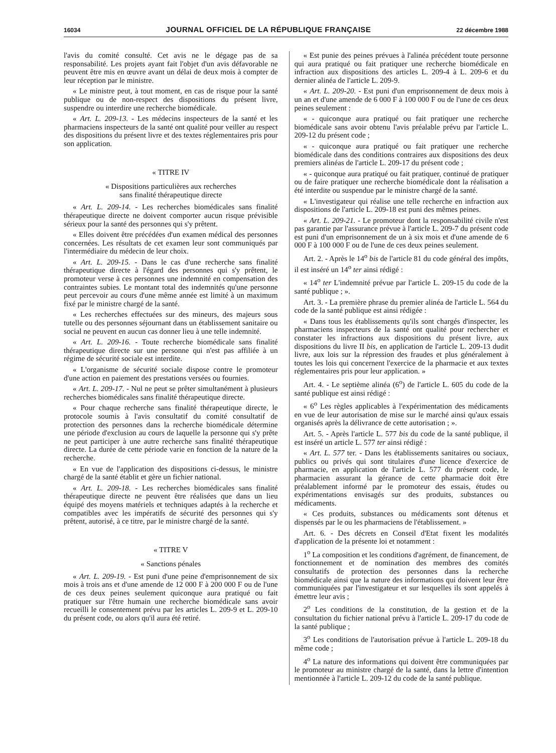16034 JOURNAL OFFICIEL DE LA RÉPUBLIQUE FRANÇAISE 22 décembre 1988
l'avis du comité consulté. Cet avis ne le dégage pas de sa responsabilité. Les projets ayant fait l'objet d'un avis défavorable ne peuvent être mis en œuvre avant un délai de deux mois à compter de leur réception par le ministre.
« Le ministre peut, à tout moment, en cas de risque pour la santé publique ou de non-respect des dispositions du présent livre, suspendre ou interdire une recherche biomédicale.
« Art. L. 209-13. - Les médecins inspecteurs de la santé et les pharmaciens inspecteurs de la santé ont qualité pour veiller au respect des dispositions du présent livre et des textes réglementaires pris pour son application.
« TITRE IV
« Dispositions particulières aux recherches
sans finalité thérapeutique directe
« Art. L. 209-14. - Les recherches biomédicales sans finalité thérapeutique directe ne doivent comporter aucun risque prévisible sérieux pour la santé des personnes qui s'y prêtent.
« Elles doivent être précédées d'un examen médical des personnes concernées. Les résultats de cet examen leur sont communiqués par l'intermédiaire du médecin de leur choix.
« Art. L. 209-15. - Dans le cas d'une recherche sans finalité thérapeutique directe à l'égard des personnes qui s'y prêtent, le promoteur verse à ces personnes une indemnité en compensation des contraintes subies. Le montant total des indemnités qu'une personne peut percevoir au cours d'une même année est limité à un maximum fixé par le ministre chargé de la santé.
« Les recherches effectuées sur des mineurs, des majeurs sous tutelle ou des personnes séjournant dans un établissement sanitaire ou social ne peuvent en aucun cas donner lieu à une telle indemnité.
« Art. L. 209-16. - Toute recherche biomédicale sans finalité thérapeutique directe sur une personne qui n'est pas affiliée à un régime de sécurité sociale est interdite.
« L'organisme de sécurité sociale dispose contre le promoteur d'une action en paiement des prestations versées ou fournies.
« Art. L. 209-17. - Nul ne peut se prêter simultanément à plusieurs recherches biomédicales sans finalité thérapeutique directe.
« Pour chaque recherche sans finalité thérapeutique directe, le protocole soumis à l'avis consultatif du comité consultatif de protection des personnes dans la recherche biomédicale détermine une période d'exclusion au cours de laquelle la personne qui s'y prête ne peut participer à une autre recherche sans finalité thérapeutique directe. La durée de cette période varie en fonction de la nature de la recherche.
« En vue de l'application des dispositions ci-dessus, le ministre chargé de la santé établit et gère un fichier national.
« Art. L. 209-18. - Les recherches biomédicales sans finalité thérapeutique directe ne peuvent être réalisées que dans un lieu équipé des moyens matériels et techniques adaptés à la recherche et compatibles avec les impératifs de sécurité des personnes qui s'y prêtent, autorisé, à ce titre, par le ministre chargé de la santé.
« TITRE V
« Sanctions pénales
« Art. L. 209-19. - Est puni d'une peine d'emprisonnement de six mois à trois ans et d'une amende de 12 000 F à 200 000 F ou de l'une de ces deux peines seulement quiconque aura pratiqué ou fait pratiquer sur l'être humain une recherche biomédicale sans avoir recueilli le consentement prévu par les articles L. 209-9 et L. 209-10 du présent code, ou alors qu'il aura été retiré.
« Est punie des peines prévues à l'alinéa précédent toute personne qui aura pratiqué ou fait pratiquer une recherche biomédicale en infraction aux dispositions des articles L. 209-4 à L. 209-6 et du dernier alinéa de l'article L. 209-9.
« Art. L. 209-20. - Est puni d'un emprisonnement de deux mois à un an et d'une amende de 6 000 F à 100 000 F ou de l'une de ces deux peines seulement :
« - quiconque aura pratiqué ou fait pratiquer une recherche biomédicale sans avoir obtenu l'avis préalable prévu par l'article L. 209-12 du présent code ;
« - quiconque aura pratiqué ou fait pratiquer une recherche biomédicale dans des conditions contraires aux dispositions des deux premiers alinéas de l'article L. 209-17 du présent code ;
« - quiconque aura pratiqué ou fait pratiquer, continué de pratiquer ou de faire pratiquer une recherche biomédicale dont la réalisation a été interdite ou suspendue par le ministre chargé de la santé.
« L'investigateur qui réalise une telle recherche en infraction aux dispositions de l'article L. 209-18 est puni des mêmes peines.
« Art. L. 209-21. - Le promoteur dont la responsabilité civile n'est pas garantie par l'assurance prévue à l'article L. 209-7 du présent code est puni d'un emprisonnement de un à six mois et d'une amende de 6 000 F à 100 000 F ou de l'une de ces deux peines seulement.
Art. 2. - Après le 14<sup>o</sup> bis de l'article 81 du code général des impôts, il est inséré un 14<sup>o</sup> ter ainsi rédigé :
« 14<sup>o</sup> ter L'indemnité prévue par l'article L. 209-15 du code de la santé publique ; ».
Art. 3. - La première phrase du premier alinéa de l'article L. 564 du code de la santé publique est ainsi rédigée :
« Dans tous les établissements qu'ils sont chargés d'inspecter, les pharmaciens inspecteurs de la santé ont qualité pour rechercher et constater les infractions aux dispositions du présent livre, aux dispositions du livre II bis, en application de l'article L. 209-13 dudit livre, aux lois sur la répression des fraudes et plus généralement à toutes les lois qui concernent l'exercice de la pharmacie et aux textes réglementaires pris pour leur application. »
Art. 4. - Le septième alinéa (6<sup>o</sup>) de l'article L. 605 du code de la santé publique est ainsi rédigé :
« 6<sup>o</sup> Les règles applicables à l'expérimentation des médicaments en vue de leur autorisation de mise sur le marché ainsi qu'aux essais organisés après la délivrance de cette autorisation ; ».
Art. 5. - Après l'article L. 577 bis du code de la santé publique, il est inséré un article L. 577 ter ainsi rédigé :
« Art. L. 577 ter. - Dans les établissements sanitaires ou sociaux, publics ou privés qui sont titulaires d'une licence d'exercice de pharmacie, en application de l'article L. 577 du présent code, le pharmacien assurant la gérance de cette pharmacie doit être préalablement informé par le promoteur des essais, études ou expérimentations envisagés sur des produits, substances ou médicaments.
« Ces produits, substances ou médicaments sont détenus et dispensés par le ou les pharmaciens de l'établissement. »
Art. 6. - Des décrets en Conseil d'Etat fixent les modalités d'application de la présente loi et notamment :
1<sup>o</sup> La composition et les conditions d'agrément, de financement, de fonctionnement et de nomination des membres des comités consultatifs de protection des personnes dans la recherche biomédicale ainsi que la nature des informations qui doivent leur être communiquées par l'investigateur et sur lesquelles ils sont appelés à émettre leur avis ;
2<sup>o</sup> Les conditions de la constitution, de la gestion et de la consultation du fichier national prévu à l'article L. 209-17 du code de la santé publique ;
3<sup>o</sup> Les conditions de l'autorisation prévue à l'article L. 209-18 du même code ;
4<sup>o</sup> La nature des informations qui doivent être communiquées par le promoteur au ministre chargé de la santé, dans la lettre d'intention mentionnée à l'article L. 209-12 du code de la santé publique.